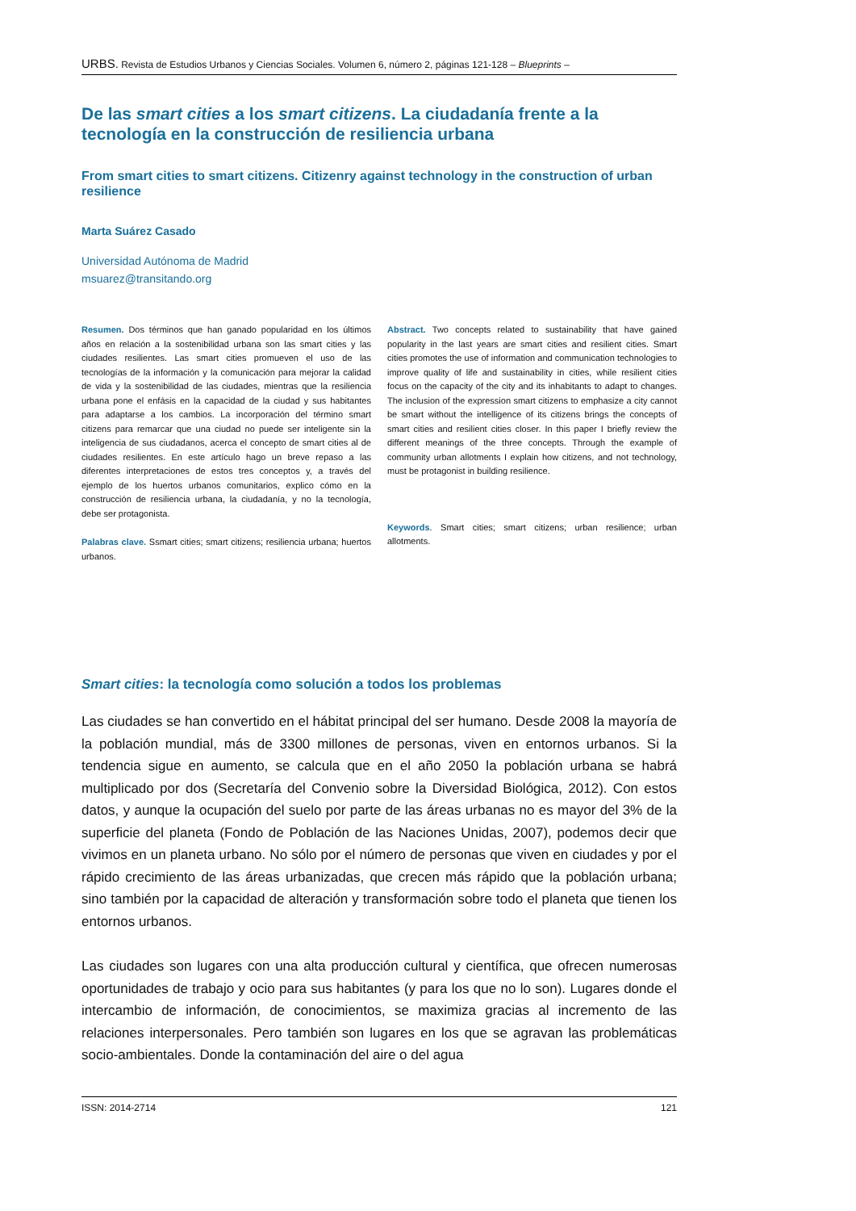URBS. Revista de Estudios Urbanos y Ciencias Sociales. Volumen 6, número 2, páginas 121-128 – Blueprints –
De las smart cities a los smart citizens. La ciudadanía frente a la tecnología en la construcción de resiliencia urbana
From smart cities to smart citizens. Citizenry against technology in the construction of urban resilience
Marta Suárez Casado
Universidad Autónoma de Madrid
msuarez@transitando.org
Resumen. Dos términos que han ganado popularidad en los últimos años en relación a la sostenibilidad urbana son las smart cities y las ciudades resilientes. Las smart cities promueven el uso de las tecnologías de la información y la comunicación para mejorar la calidad de vida y la sostenibilidad de las ciudades, mientras que la resiliencia urbana pone el enfásis en la capacidad de la ciudad y sus habitantes para adaptarse a los cambios. La incorporación del término smart citizens para remarcar que una ciudad no puede ser inteligente sin la inteligencia de sus ciudadanos, acerca el concepto de smart cities al de ciudades resilientes. En este artículo hago un breve repaso a las diferentes interpretaciones de estos tres conceptos y, a través del ejemplo de los huertos urbanos comunitarios, explico cómo en la construcción de resiliencia urbana, la ciudadanía, y no la tecnología, debe ser protagonista.
Palabras clave. Ssmart cities; smart citizens; resiliencia urbana; huertos urbanos.
Abstract. Two concepts related to sustainability that have gained popularity in the last years are smart cities and resilient cities. Smart cities promotes the use of information and communication technologies to improve quality of life and sustainability in cities, while resilient cities focus on the capacity of the city and its inhabitants to adapt to changes. The inclusion of the expression smart citizens to emphasize a city cannot be smart without the intelligence of its citizens brings the concepts of smart cities and resilient cities closer. In this paper I briefly review the different meanings of the three concepts. Through the example of community urban allotments I explain how citizens, and not technology, must be protagonist in building resilience.
Keywords. Smart cities; smart citizens; urban resilience; urban allotments.
Smart cities: la tecnología como solución a todos los problemas
Las ciudades se han convertido en el hábitat principal del ser humano. Desde 2008 la mayoría de la población mundial, más de 3300 millones de personas, viven en entornos urbanos. Si la tendencia sigue en aumento, se calcula que en el año 2050 la población urbana se habrá multiplicado por dos (Secretaría del Convenio sobre la Diversidad Biológica, 2012). Con estos datos, y aunque la ocupación del suelo por parte de las áreas urbanas no es mayor del 3% de la superficie del planeta (Fondo de Población de las Naciones Unidas, 2007), podemos decir que vivimos en un planeta urbano. No sólo por el número de personas que viven en ciudades y por el rápido crecimiento de las áreas urbanizadas, que crecen más rápido que la población urbana; sino también por la capacidad de alteración y transformación sobre todo el planeta que tienen los entornos urbanos.
Las ciudades son lugares con una alta producción cultural y científica, que ofrecen numerosas oportunidades de trabajo y ocio para sus habitantes (y para los que no lo son). Lugares donde el intercambio de información, de conocimientos, se maximiza gracias al incremento de las relaciones interpersonales. Pero también son lugares en los que se agravan las problemáticas socio-ambientales. Donde la contaminación del aire o del agua
ISSN: 2014-2714 121